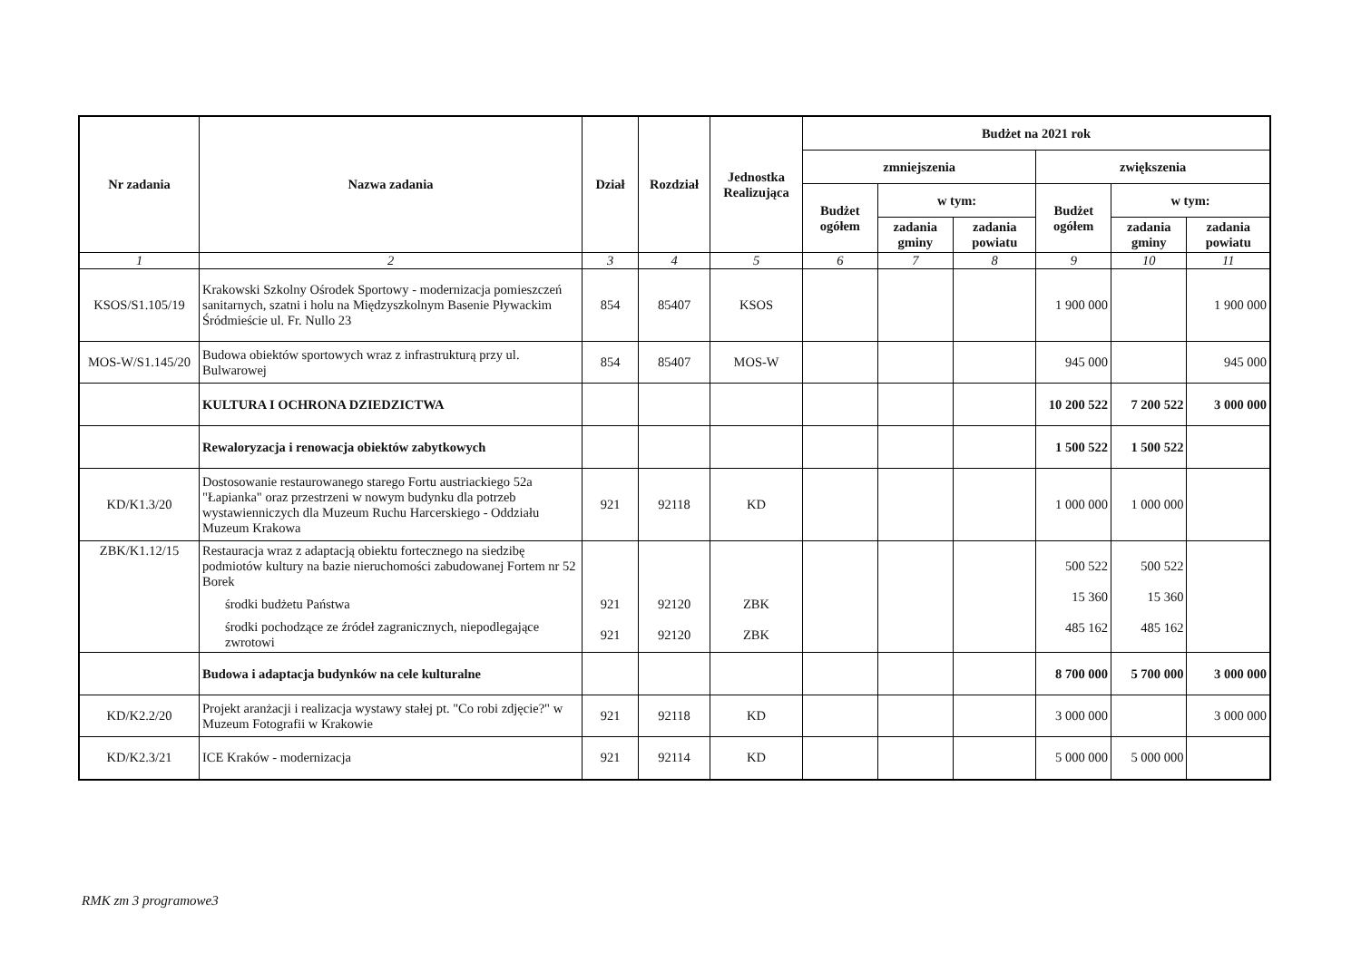| Nr zadania | Nazwa zadania | Dział | Rozdział | Jednostka Realizująca | Budżet na 2021 rok | | | | | |
| --- | --- | --- | --- | --- | --- | --- | --- | --- | --- | --- |
| | | | | | zmniejszenia | | | zwiększenia | | |
| | | | | | Budżet ogółem | w tym: | | Budżet ogółem | w tym: | |
| | | | | | | zadania gminy | zadania powiatu | | zadania gminy | zadania powiatu |
| 1 | 2 | 3 | 4 | 5 | 6 | 7 | 8 | 9 | 10 | 11 |
| KSOS/S1.105/19 | Krakowski Szkolny Ośrodek Sportowy - modernizacja pomieszczeń sanitarnych, szatni i holu na Międzyszkolnym Basenie Pływackim Śródmieście ul. Fr. Nullo 23 | 854 | 85407 | KSOS | | | | 1 900 000 | | 1 900 000 |
| MOS-W/S1.145/20 | Budowa obiektów sportowych wraz z infrastrukturą przy ul. Bulwarowej | 854 | 85407 | MOS-W | | | | 945 000 | | 945 000 |
| | KULTURA I OCHRONA DZIEDZICTWA | | | | | | | 10 200 522 | 7 200 522 | 3 000 000 |
| | Rewaloryzacja i renowacja obiektów zabytkowych | | | | | | | 1 500 522 | 1 500 522 | |
| KD/K1.3/20 | Dostosowanie restaurowanego starego Fortu austriackiego 52a "Łapianka" oraz przestrzeni w nowym budynku dla potrzeb wystawienniczych dla Muzeum Ruchu Harcerskiego - Oddziału Muzeum Krakowa | 921 | 92118 | KD | | | | 1 000 000 | 1 000 000 | |
| ZBK/K1.12/15 | Restauracja wraz z adaptacją obiektu fortecznego na siedzibę podmiotów kultury na bazie nieruchomości zabudowanej Fortem nr 52 Borek środki budżetu Państwa środki pochodzące ze źródeł zagranicznych, niepodlegające zwrotowi | 921 921 | 92120 92120 | ZBK ZBK | | | | 500 522 15 360 485 162 | 500 522 15 360 485 162 | |
| | Budowa i adaptacja budynków na cele kulturalne | | | | | | | 8 700 000 | 5 700 000 | 3 000 000 |
| KD/K2.2/20 | Projekt aranżacji i realizacja wystawy stałej pt. "Co robi zdjęcie?" w Muzeum Fotografii w Krakowie | 921 | 92118 | KD | | | | 3 000 000 | | 3 000 000 |
| KD/K2.3/21 | ICE Kraków - modernizacja | 921 | 92114 | KD | | | | 5 000 000 | 5 000 000 | |
RMK zm 3 programowe3